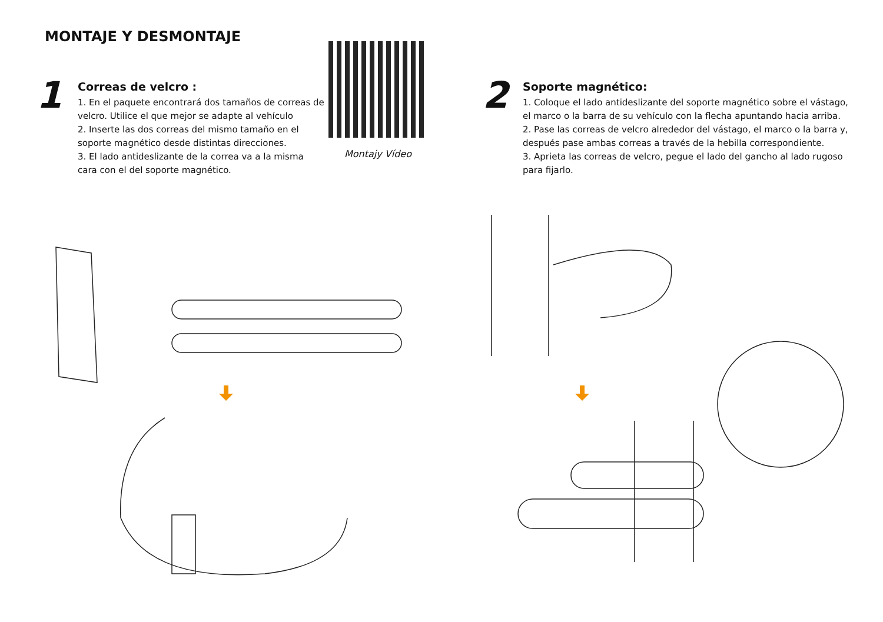MONTAJE Y DESMONTAJE
1
Correas de velcro :
1. En el paquete encontrará dos tamaños de correas de velcro. Utilice el que mejor se adapte al vehículo
2. Inserte las dos correas del mismo tamaño en el soporte magnético desde distintas direcciones.
3. El lado antideslizante de la correa va a la misma cara con el del soporte magnético.
Montajy Vídeo
2
Soporte magnético:
1. Coloque el lado antideslizante del soporte magnético sobre el vástago, el marco o la barra de su vehículo con la flecha apuntando hacia arriba.
2. Pase las correas de velcro alrededor del vástago, el marco o la barra y, después pase ambas correas a través de la hebilla correspondiente.
3. Aprieta las correas de velcro, pegue el lado del gancho al lado rugoso para fijarlo.